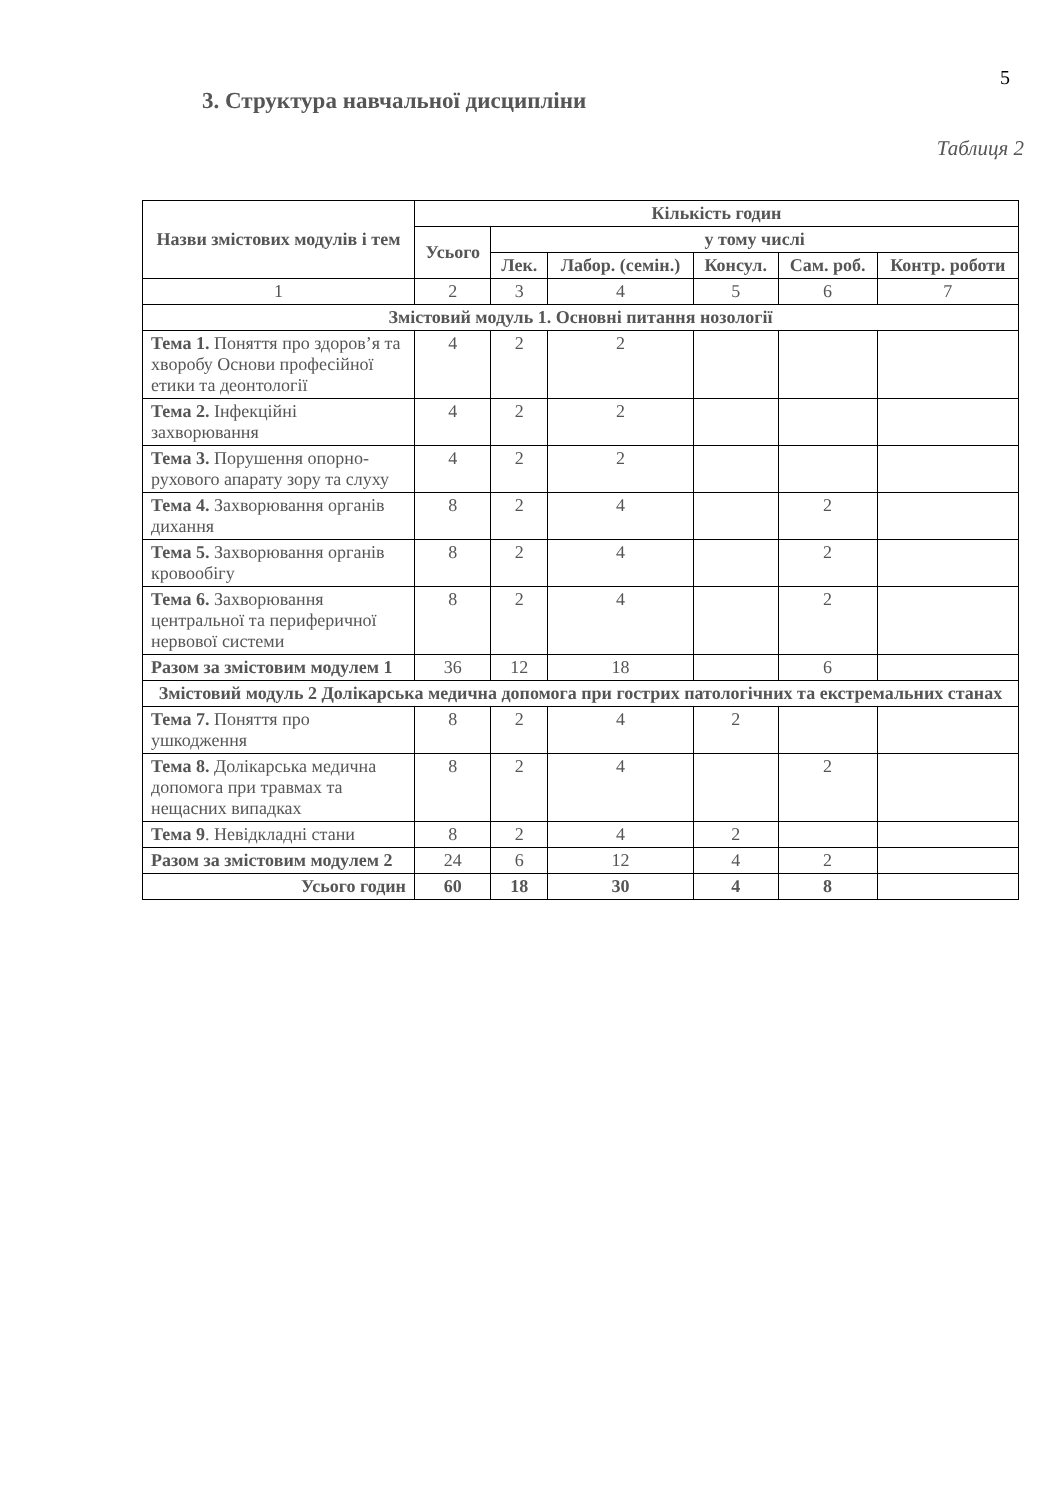5
3. Структура навчальної дисципліни
Таблиця 2
| Назви змістових модулів і тем | Кількість годин | | | | | |
| --- | --- | --- | --- | --- | --- | --- |
| | Усього | у тому числі | | | | |
| | | Лек. | Лабор. (семін.) | Консул. | Сам. роб. | Контр. роботи |
| 1 | 2 | 3 | 4 | 5 | 6 | 7 |
| Змістовий модуль 1. Основні питання нозології | | | | | | |
| Тема 1. Поняття про здоров’я та хворобу Основи професійної етики та деонтології | 4 | 2 | 2 | | | |
| Тема 2. Інфекційні захворювання | 4 | 2 | 2 | | | |
| Тема 3. Порушення опорно-рухового апарату зору та слуху | 4 | 2 | 2 | | | |
| Тема 4. Захворювання органів дихання | 8 | 2 | 4 | | 2 | |
| Тема 5. Захворювання органів кровообігу | 8 | 2 | 4 | | 2 | |
| Тема 6. Захворювання центральної та периферичної нервової системи | 8 | 2 | 4 | | 2 | |
| Разом за змістовим модулем 1 | 36 | 12 | 18 | | 6 | |
| Змістовий модуль 2 Долікарська медична допомога при гострих патологічних та екстремальних станах | | | | | | |
| Тема 7. Поняття про ушкодження | 8 | 2 | 4 | 2 | | |
| Тема 8. Долікарська медична допомога при травмах та нещасних випадках | 8 | 2 | 4 | | 2 | |
| Тема 9 . Невідкладні стани | 8 | 2 | 4 | 2 | | |
| Разом за змістовим модулем 2 | 24 | 6 | 12 | 4 | 2 | |
| Усього годин | 60 | 18 | 30 | 4 | 8 | |